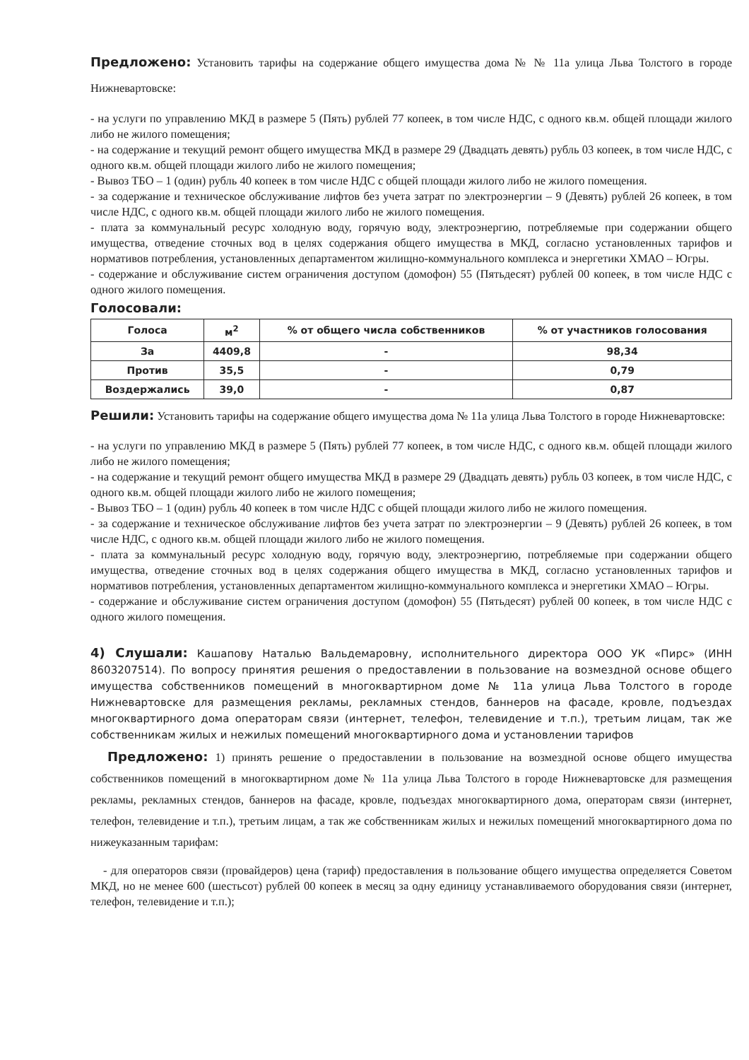Предложено: Установить тарифы на содержание общего имущества дома № № 11а улица Льва Толстого в городе Нижневартовске:
- на услуги по управлению МКД в размере 5 (Пять) рублей 77 копеек, в том числе НДС, с одного кв.м. общей площади жилого либо не жилого помещения;
- на содержание и текущий ремонт общего имущества МКД в размере 29 (Двадцать девять) рубль 03 копеек, в том числе НДС, с одного кв.м. общей площади жилого либо не жилого помещения;
- Вывоз ТБО – 1 (один) рубль 40 копеек в том числе НДС с общей площади жилого либо не жилого помещения.
- за содержание и техническое обслуживание лифтов без учета затрат по электроэнергии – 9 (Девять) рублей 26 копеек, в том числе НДС, с одного кв.м. общей площади жилого либо не жилого помещения.
- плата за коммунальный ресурс холодную воду, горячую воду, электроэнергию, потребляемые при содержании общего имущества, отведение сточных вод в целях содержания общего имущества в МКД, согласно установленных тарифов и нормативов потребления, установленных департаментом жилищно-коммунального комплекса и энергетики ХМАО – Югры.
- содержание и обслуживание систем ограничения доступом (домофон) 55 (Пятьдесят) рублей 00 копеек, в том числе НДС с одного жилого помещения.
Голосовали:
| Голоса | м<sup>2</sup> | % от общего числа собственников | % от участников голосования |
| --- | --- | --- | --- |
| За | 4409,8 | - | 98,34 |
| Против | 35,5 | - | 0,79 |
| Воздержались | 39,0 | - | 0,87 |
Решили: Установить тарифы на содержание общего имущества дома № 11а улица Льва Толстого в городе Нижневартовске:
- на услуги по управлению МКД в размере 5 (Пять) рублей 77 копеек, в том числе НДС, с одного кв.м. общей площади жилого либо не жилого помещения;
- на содержание и текущий ремонт общего имущества МКД в размере 29 (Двадцать девять) рубль 03 копеек, в том числе НДС, с одного кв.м. общей площади жилого либо не жилого помещения;
- Вывоз ТБО – 1 (один) рубль 40 копеек в том числе НДС с общей площади жилого либо не жилого помещения.
- за содержание и техническое обслуживание лифтов без учета затрат по электроэнергии – 9 (Девять) рублей 26 копеек, в том числе НДС, с одного кв.м. общей площади жилого либо не жилого помещения.
- плата за коммунальный ресурс холодную воду, горячую воду, электроэнергию, потребляемые при содержании общего имущества, отведение сточных вод в целях содержания общего имущества в МКД, согласно установленных тарифов и нормативов потребления, установленных департаментом жилищно-коммунального комплекса и энергетики ХМАО – Югры.
- содержание и обслуживание систем ограничения доступом (домофон) 55 (Пятьдесят) рублей 00 копеек, в том числе НДС с одного жилого помещения.
4) Слушали: Кашапову Наталью Вальдемаровну, исполнительного директора ООО УК «Пирс» (ИНН 8603207514). По вопросу принятия решения о предоставлении в пользование на возмездной основе общего имущества собственников помещений в многоквартирном доме № 11а улица Льва Толстого в городе Нижневартовске для размещения рекламы, рекламных стендов, баннеров на фасаде, кровле, подъездах многоквартирного дома операторам связи (интернет, телефон, телевидение и т.п.), третьим лицам, так же собственникам жилых и нежилых помещений многоквартирного дома и установлении тарифов
Предложено: 1) принять решение о предоставлении в пользование на возмездной основе общего имущества собственников помещений в многоквартирном доме № 11а улица Льва Толстого в городе Нижневартовске для размещения рекламы, рекламных стендов, баннеров на фасаде, кровле, подъездах многоквартирного дома, операторам связи (интернет, телефон, телевидение и т.п.), третьим лицам, а так же собственникам жилых и нежилых помещений многоквартирного дома по нижеуказанным тарифам:
- для операторов связи (провайдеров) цена (тариф) предоставления в пользование общего имущества определяется Советом МКД, но не менее 600 (шестьсот) рублей 00 копеек в месяц за одну единицу устанавливаемого оборудования связи (интернет, телефон, телевидение и т.п.);